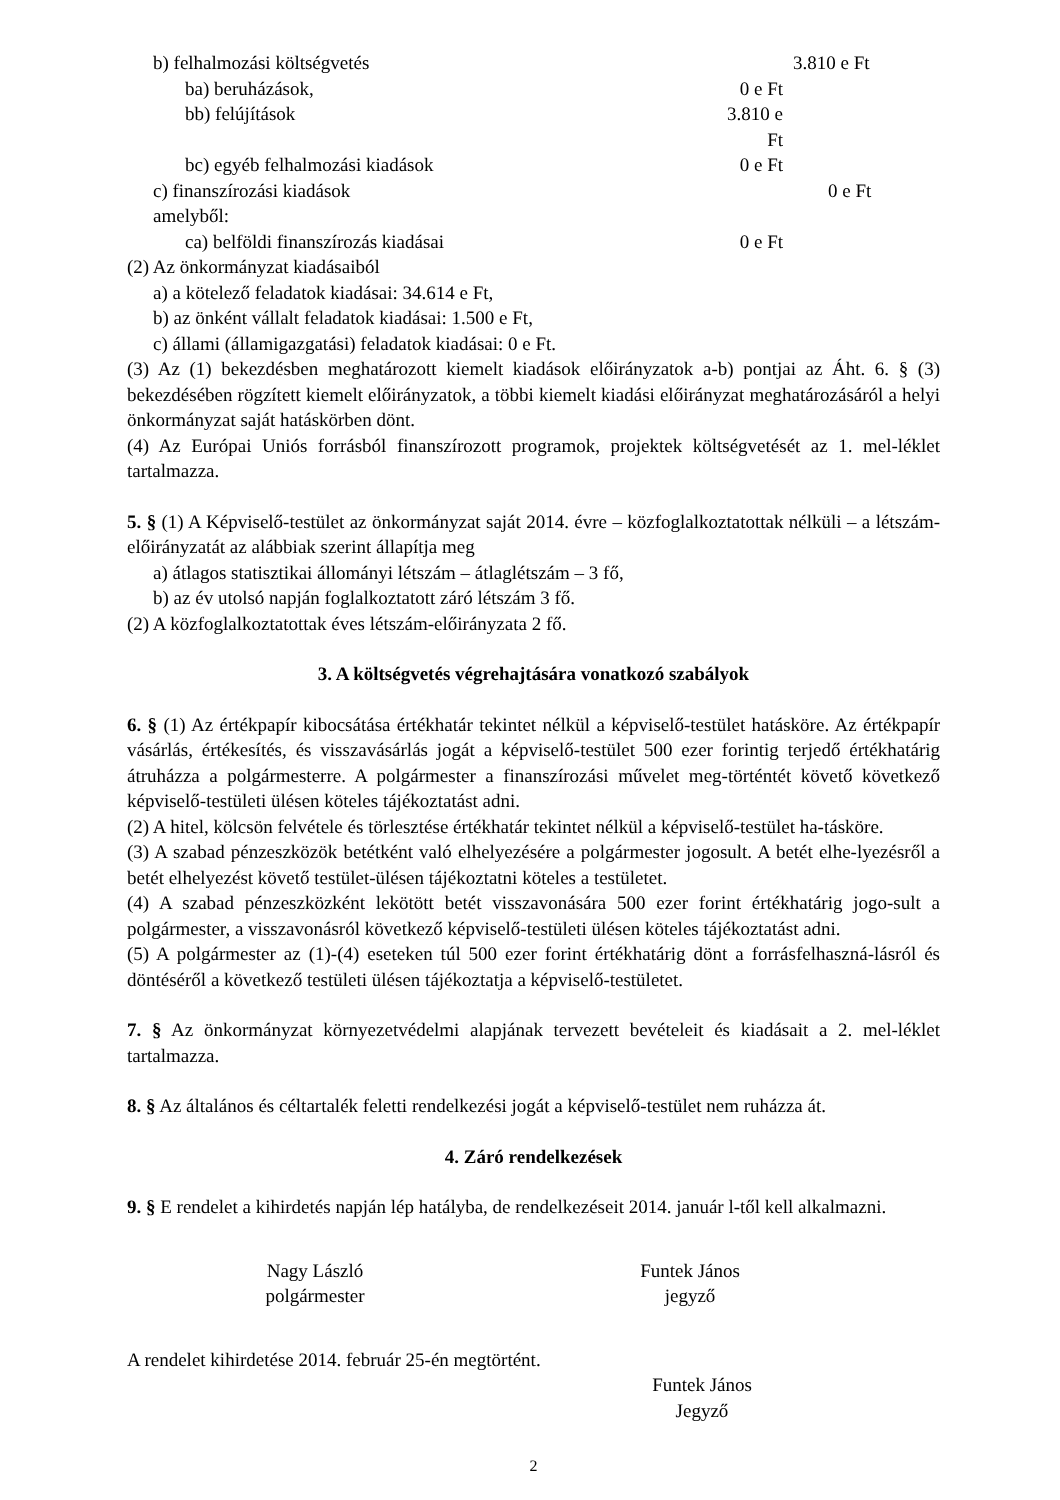b) felhalmozási költségvetés 3.810 e Ft
ba) beruházások, 0 e Ft
bb) felújítások 3.810 e Ft
bc) egyéb felhalmozási kiadások 0 e Ft
c) finanszírozási kiadások 0 e Ft
amelyből:
ca) belföldi finanszírozás kiadásai 0 e Ft
(2) Az önkormányzat kiadásaiból
a) a kötelező feladatok kiadásai: 34.614 e Ft,
b) az önként vállalt feladatok kiadásai: 1.500 e Ft,
c) állami (államigazgatási) feladatok kiadásai: 0 e Ft.
(3) Az (1) bekezdésben meghatározott kiemelt kiadások előirányzatok a-b) pontjai az Áht. 6. § (3) bekezdésében rögzített kiemelt előirányzatok, a többi kiemelt kiadási előirányzat meghatározásáról a helyi önkormányzat saját hatáskörben dönt.
(4) Az Európai Uniós forrásból finanszírozott programok, projektek költségvetését az 1. mel-léklet tartalmazza.
5. § (1) A Képviselő-testület az önkormányzat saját 2014. évre – közfoglalkoztatottak nélküli – a létszám-előirányzatát az alábbiak szerint állapítja meg
a) átlagos statisztikai állományi létszám – átlaglétszám – 3 fő,
b) az év utolsó napján foglalkoztatott záró létszám 3 fő.
(2) A közfoglalkoztatottak éves létszám-előirányzata 2 fő.
3. A költségvetés végrehajtására vonatkozó szabályok
6. § (1) Az értékpapír kibocsátása értékhatár tekintet nélkül a képviselő-testület hatásköre. Az értékpapír vásárlás, értékesítés, és visszavásárlás jogát a képviselő-testület 500 ezer forintig terjedő értékhatárig átruházza a polgármesterre. A polgármester a finanszírozási művelet meg-történtét követő következő képviselő-testületi ülésen köteles tájékoztatást adni.
(2) A hitel, kölcsön felvétele és törlesztése értékhatár tekintet nélkül a képviselő-testület ha-tásköre.
(3) A szabad pénzeszközök betétként való elhelyezésére a polgármester jogosult. A betét elhe-lyezésről a betét elhelyezést követő testület-ülésen tájékoztatni köteles a testületet.
(4) A szabad pénzeszközként lekötött betét visszavonására 500 ezer forint értékhatárig jogo-sult a polgármester, a visszavonásról következő képviselő-testületi ülésen köteles tájékoztatást adni.
(5) A polgármester az (1)-(4) eseteken túl 500 ezer forint értékhatárig dönt a forrásfelhaszná-lásról és döntéséről a következő testületi ülésen tájékoztatja a képviselő-testületet.
7. § Az önkormányzat környezetvédelmi alapjának tervezett bevételeit és kiadásait a 2. mel-léklet tartalmazza.
8. § Az általános és céltartalék feletti rendelkezési jogát a képviselő-testület nem ruházza át.
4. Záró rendelkezések
9. § E rendelet a kihirdetés napján lép hatályba, de rendelkezéseit 2014. január l-től kell alkalmazni.
Nagy László
polgármester
Funtek János
jegyző
A rendelet kihirdetése 2014. február 25-én megtörtént.
Funtek János
Jegyző
2